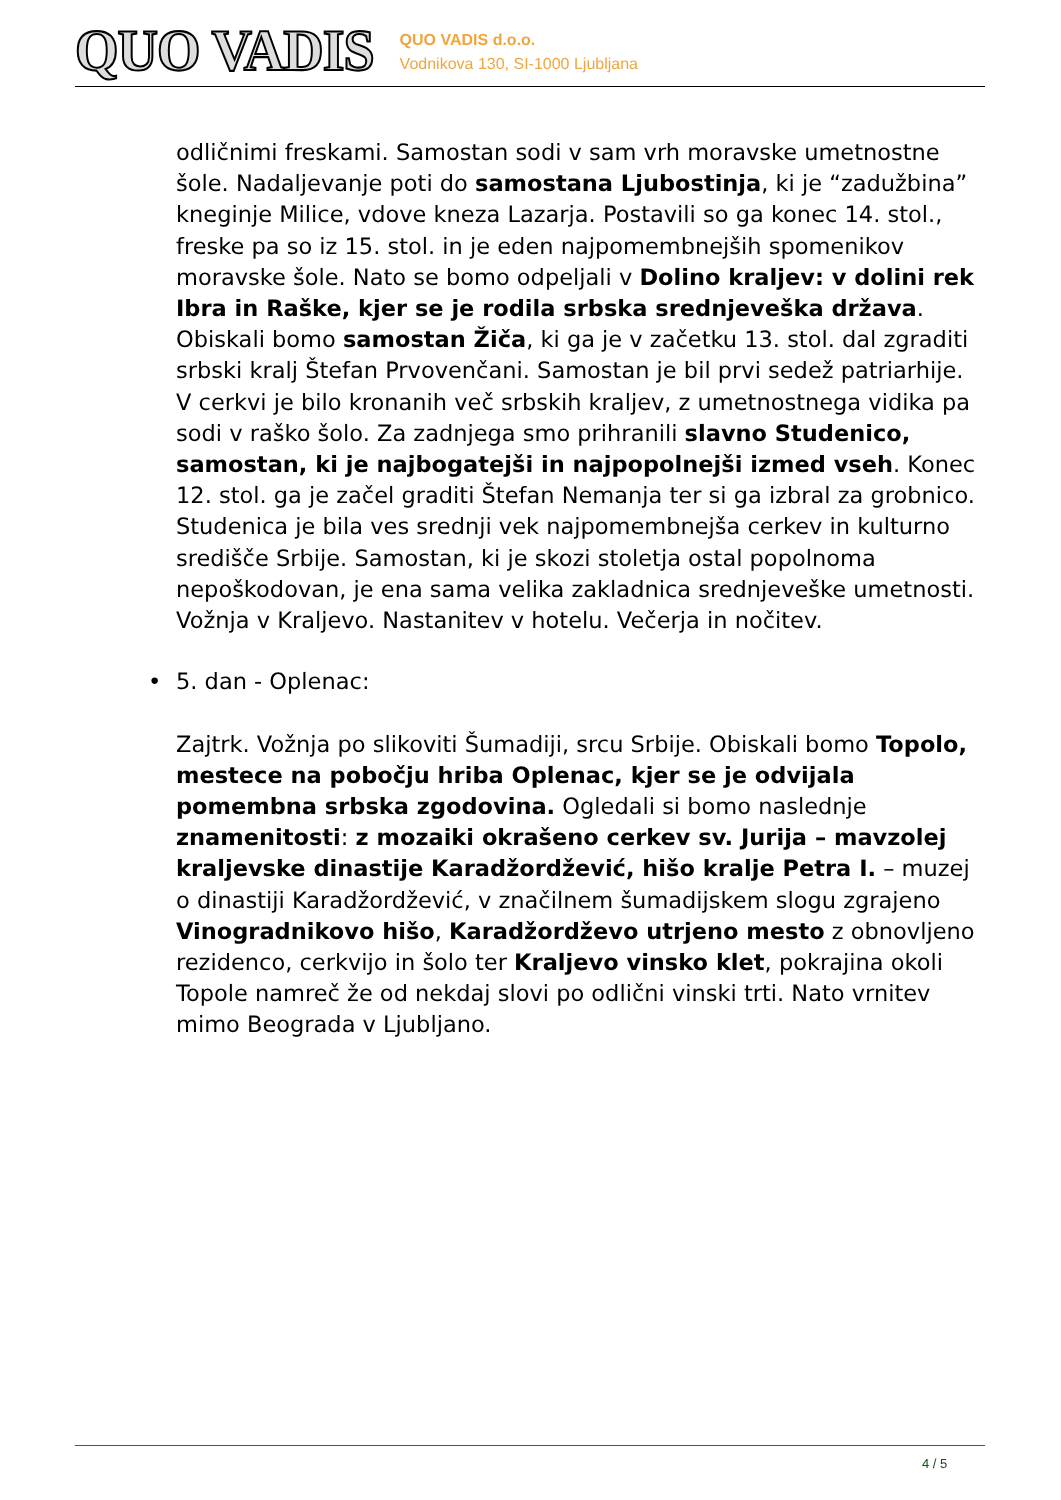QUO VADIS
QUO VADIS d.o.o.
Vodnikova 130, SI-1000 Ljubljana
odličnimi freskami. Samostan sodi v sam vrh moravske umetnostne šole. Nadaljevanje poti do samostana Ljubostinja, ki je “zadužbina” kneginje Milice, vdove kneza Lazarja. Postavili so ga konec 14. stol., freske pa so iz 15. stol. in je eden najpomembnejših spomenikov moravske šole. Nato se bomo odpeljali v Dolino kraljev: v dolini rek Ibra in Raške, kjer se je rodila srbska srednjeveška država. Obiskali bomo samostan Žiča, ki ga je v začetku 13. stol. dal zgraditi srbski kralj Štefan Prvovenčani. Samostan je bil prvi sedež patriarhije. V cerkvi je bilo kronanih več srbskih kraljev, z umetnostnega vidika pa sodi v raško šolo. Za zadnjega smo prihranili slavno Studenico, samostan, ki je najbogatejši in najpopolnejši izmed vseh. Konec 12. stol. ga je začel graditi Štefan Nemanja ter si ga izbral za grobnico. Studenica je bila ves srednji vek najpomembnejša cerkev in kulturno središče Srbije. Samostan, ki je skozi stoletja ostal popolnoma nepoškodovan, je ena sama velika zakladnica srednjeveške umetnosti. Vožnja v Kraljevo. Nastanitev v hotelu. Večerja in nočitev.
• 5. dan - Oplenac:
Zajtrk. Vožnja po slikoviti Šumadiji, srcu Srbije. Obiskali bomo Topolo, mestece na pobočju hriba Oplenac, kjer se je odvijala pomembna srbska zgodovina. Ogledali si bomo naslednje znamenitosti: z mozaiki okrašeno cerkev sv. Jurija – mavzolej kraljevske dinastije Karadžordžević, hišo kralje Petra I. – muzej o dinastiji Karadžordžević, v značilnem šumadijskem slogu zgrajeno Vinogradnikovo hišo, Karadžordževo utrjeno mesto z obnovljeno rezidenco, cerkvijo in šolo ter Kraljevo vinsko klet, pokrajina okoli Topole namreč že od nekdaj slovi po odlični vinski trti. Nato vrnitev mimo Beograda v Ljubljano.
4 / 5